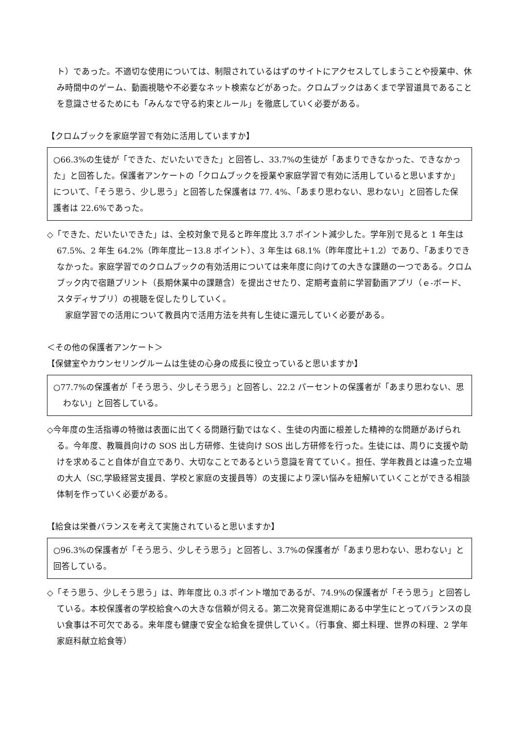ト）であった。不適切な使用については、制限されているはずのサイトにアクセスしてしまうことや授業中、休み時間中のゲーム、動画視聴や不必要なネット検索などがあった。クロムブックはあくまで学習道具であることを意識させるためにも「みんなで守る約束とルール」を徹底していく必要がある。
【クロムブックを家庭学習で有効に活用していますか】
○66.3%の生徒が「できた、だいたいできた」と回答し、33.7%の生徒が「あまりできなかった、できなかった」と回答した。保護者アンケートの「クロムブックを授業や家庭学習で有効に活用していると思いますか」について、「そう思う、少し思う」と回答した保護者は 77. 4%、「あまり思わない、思わない」と回答した保護者は 22.6%であった。
◇「できた、だいたいできた」は、全校対象で見ると昨年度比 3.7 ポイント減少した。学年別で見ると 1 年生は 67.5%、2 年生 64.2%（昨年度比－13.8 ポイント）、3 年生は 68.1%（昨年度比＋1.2）であり、「あまりできなかった。家庭学習でのクロムブックの有効活用については来年度に向けての大きな課題の一つである。クロムブック内で宿題プリント（長期休業中の課題含）を提出させたり、定期考査前に学習動画アプリ（ｅ-ボード、スタディサプリ）の視聴を促したりしていく。
　家庭学習での活用について教員内で活用方法を共有し生徒に還元していく必要がある。
＜その他の保護者アンケート＞
【保健室やカウンセリングルームは生徒の心身の成長に役立っていると思いますか】
○77.7%の保護者が「そう思う、少しそう思う」と回答し、22.2 パーセントの保護者が「あまり思わない、思わない」と回答している。
◇今年度の生活指導の特徴は表面に出てくる問題行動ではなく、生徒の内面に根差した精神的な問題があげられる。今年度、教職員向けの SOS 出し方研修、生徒向け SOS 出し方研修を行った。生徒には、周りに支援や助けを求めること自体が自立であり、大切なことであるという意識を育てていく。担任、学年教員とは違った立場の大人（SC,学級経営支援員、学校と家庭の支援員等）の支援により深い悩みを紐解いていくことができる相談体制を作っていく必要がある。
【給食は栄養バランスを考えて実施されていると思いますか】
○96.3%の保護者が「そう思う、少しそう思う」と回答し、3.7%の保護者が「あまり思わない、思わない」と回答している。
◇「そう思う、少しそう思う」は、昨年度比 0.3 ポイント増加であるが、74.9%の保護者が「そう思う」と回答している。本校保護者の学校給食への大きな信頼が伺える。第二次発育促進期にある中学生にとってバランスの良い食事は不可欠である。来年度も健康で安全な給食を提供していく。（行事食、郷土料理、世界の料理、2 学年家庭科献立給食等）